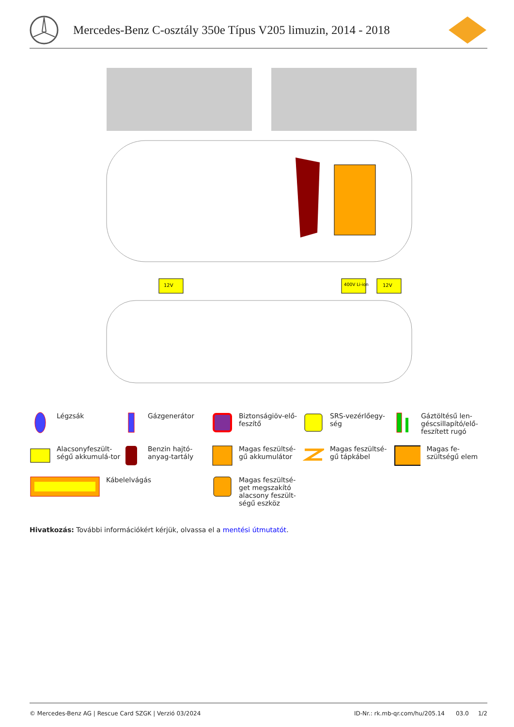Mercedes-Benz C-osztály 350e Típus V205 limuzin, 2014 - 2018
12V
400V Li-ion
12V
Légzsák
Gázgenerátor
Biztonságiöv-elő-feszítő
SRS-vezérlőegy-ség
Gáztöltésű len-géscsillapító/elő-feszített rugó
Alacsonyfeszült-ségű akkumulá-tor
Benzin hajtó-anyag-tartály
Magas feszültsé-gű akkumulátor
Magas feszültsé-gű tápkábel
Magas fe-szültségű elem
Kábelelvágás
Magas feszültsé-get megszakító alacsony feszült-ségű eszköz
Hivatkozás: További információkért kérjük, olvassa el a mentési útmutatót.
© Mercedes-Benz AG | Rescue Card SZGK | Verzió 03/2024 ID-Nr.: rk.mb-qr.com/hu/205.14 03.0 1/2